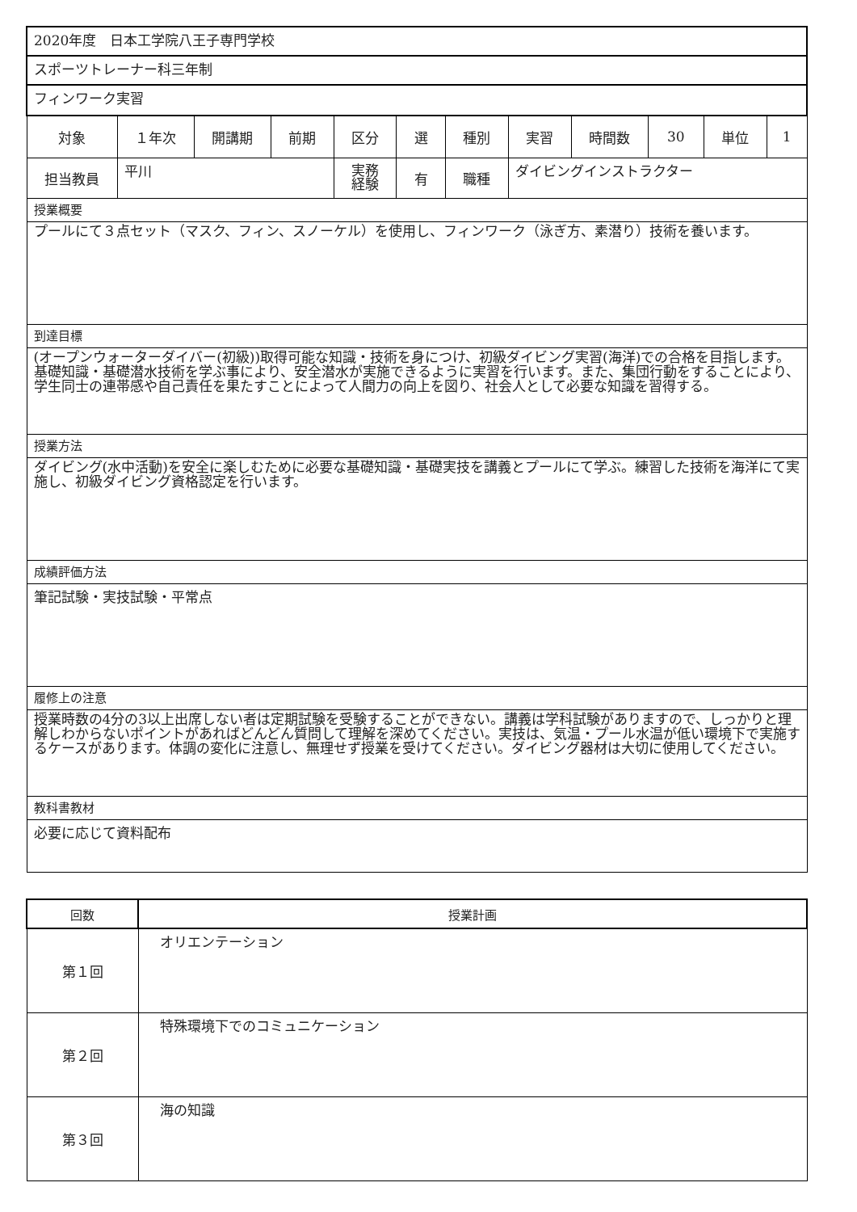| 2020年度 日本工学院八王子専門学校 | | | | | | | | | | | |
| スポーツトレーナー科三年制 | | | | | | | | | | | |
| フィンワーク実習 | | | | | | | | | | | |
| 対象 | １年次 | 開講期 | 前期 | 区分 | 選 | 種別 | 実習 | 時間数 | 30 | 単位 | 1 |
| 担当教員 | 平川 | | | 実務 経験 | 有 | 職種 | ダイビングインストラクター | | | | |
| 授業概要 | | | | | | | | | | | |
| プールにて３点セット（マスク、フィン、スノーケル）を使用し、フィンワーク（泳ぎ方、素潜り）技術を養います。 | | | | | | | | | | | |
| 到達目標 | | | | | | | | | | | |
| (オープンウォーターダイバー(初級))取得可能な知識・技術を身につけ、初級ダイビング実習(海洋)での合格を目指します。基礎知識・基礎潜水技術を学ぶ事により、安全潜水が実施できるように実習を行います。また、集団行動をすることにより、学生同士の連帯感や自己責任を果たすことによって人間力の向上を図り、社会人として必要な知識を習得する。 | | | | | | | | | | | |
| 授業方法 | | | | | | | | | | | |
| ダイビング(水中活動)を安全に楽しむために必要な基礎知識・基礎実技を講義とプールにて学ぶ。練習した技術を海洋にて実施し、初級ダイビング資格認定を行います。 | | | | | | | | | | | |
| 成績評価方法 | | | | | | | | | | | |
| 筆記試験・実技試験・平常点 | | | | | | | | | | | |
| 履修上の注意 | | | | | | | | | | | |
| 授業時数の4分の3以上出席しない者は定期試験を受験することができない。講義は学科試験がありますので、しっかりと理解しわからないポイントがあればどんどん質問して理解を深めてください。実技は、気温・プール水温が低い環境下で実施するケースがあります。体調の変化に注意し、無理せず授業を受けてください。ダイビング器材は大切に使用してください。 | | | | | | | | | | | |
| 教科書教材 | | | | | | | | | | | |
| 必要に応じて資料配布 | | | | | | | | | | | |
| 回数 | 授業計画 |
| --- | --- |
| 第１回 | オリエンテーション |
| 第２回 | 特殊環境下でのコミュニケーション |
| 第３回 | 海の知識 |